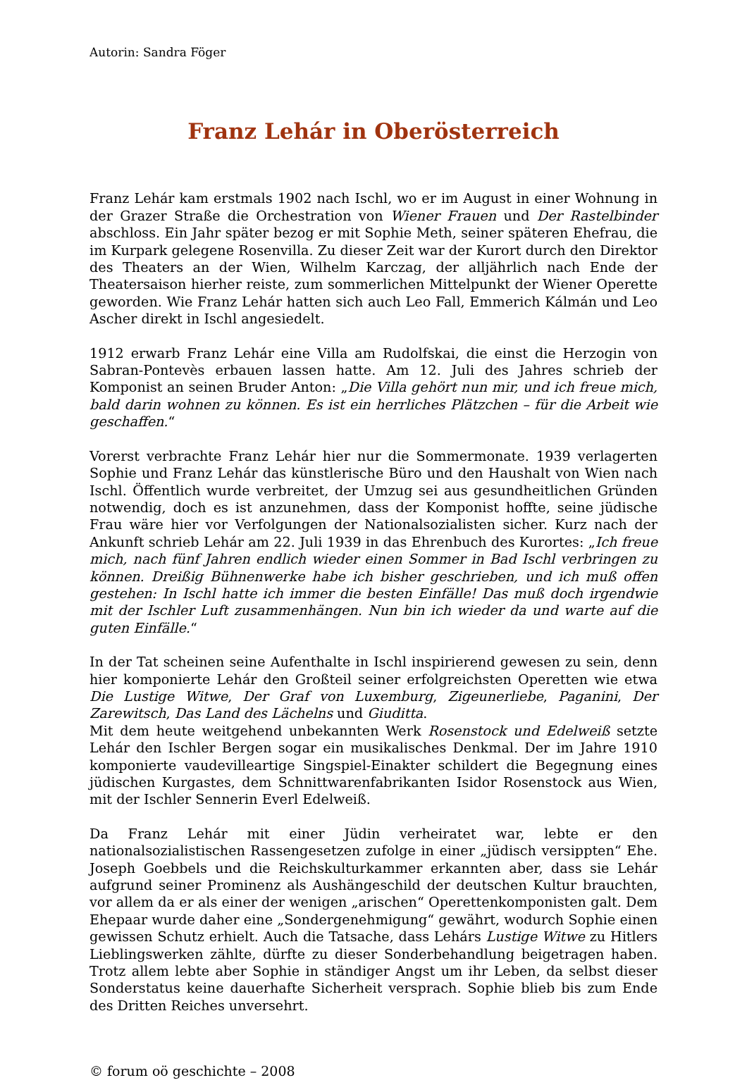Autorin: Sandra Föger
Franz Lehár in Oberösterreich
Franz Lehár kam erstmals 1902 nach Ischl, wo er im August in einer Wohnung in der Grazer Straße die Orchestration von Wiener Frauen und Der Rastelbinder abschloss. Ein Jahr später bezog er mit Sophie Meth, seiner späteren Ehefrau, die im Kurpark gelegene Rosenvilla. Zu dieser Zeit war der Kurort durch den Direktor des Theaters an der Wien, Wilhelm Karczag, der alljährlich nach Ende der Theatersaison hierher reiste, zum sommerlichen Mittelpunkt der Wiener Operette geworden. Wie Franz Lehár hatten sich auch Leo Fall, Emmerich Kálmán und Leo Ascher direkt in Ischl angesiedelt.
1912 erwarb Franz Lehár eine Villa am Rudolfskai, die einst die Herzogin von Sabran-Pontevès erbauen lassen hatte. Am 12. Juli des Jahres schrieb der Komponist an seinen Bruder Anton: „Die Villa gehört nun mir, und ich freue mich, bald darin wohnen zu können. Es ist ein herrliches Plätzchen – für die Arbeit wie geschaffen.“
Vorerst verbrachte Franz Lehár hier nur die Sommermonate. 1939 verlagerten Sophie und Franz Lehár das künstlerische Büro und den Haushalt von Wien nach Ischl. Öffentlich wurde verbreitet, der Umzug sei aus gesundheitlichen Gründen notwendig, doch es ist anzunehmen, dass der Komponist hoffte, seine jüdische Frau wäre hier vor Verfolgungen der Nationalsozialisten sicher. Kurz nach der Ankunft schrieb Lehár am 22. Juli 1939 in das Ehrenbuch des Kurortes: „Ich freue mich, nach fünf Jahren endlich wieder einen Sommer in Bad Ischl verbringen zu können. Dreißig Bühnenwerke habe ich bisher geschrieben, und ich muß offen gestehen: In Ischl hatte ich immer die besten Einfälle! Das muß doch irgendwie mit der Ischler Luft zusammenhängen. Nun bin ich wieder da und warte auf die guten Einfälle.“
In der Tat scheinen seine Aufenthalte in Ischl inspirierend gewesen zu sein, denn hier komponierte Lehár den Großteil seiner erfolgreichsten Operetten wie etwa Die Lustige Witwe, Der Graf von Luxemburg, Zigeunerliebe, Paganini, Der Zarewitsch, Das Land des Lächelns und Giuditta.
Mit dem heute weitgehend unbekannten Werk Rosenstock und Edelweiß setzte Lehár den Ischler Bergen sogar ein musikalisches Denkmal. Der im Jahre 1910 komponierte vaudevilleartige Singspiel-Einakter schildert die Begegnung eines jüdischen Kurgastes, dem Schnittwarenfabrikanten Isidor Rosenstock aus Wien, mit der Ischler Sennerin Everl Edelweiß.
Da Franz Lehár mit einer Jüdin verheiratet war, lebte er den nationalsozialistischen Rassengesetzen zufolge in einer „jüdisch versippten“ Ehe. Joseph Goebbels und die Reichskulturkammer erkannten aber, dass sie Lehár aufgrund seiner Prominenz als Aushängeschild der deutschen Kultur brauchten, vor allem da er als einer der wenigen „arischen“ Operettenkomponisten galt. Dem Ehepaar wurde daher eine „Sondergenehmigung“ gewährt, wodurch Sophie einen gewissen Schutz erhielt. Auch die Tatsache, dass Lehárs Lustige Witwe zu Hitlers Lieblingswerken zählte, dürfte zu dieser Sonderbehandlung beigetragen haben. Trotz allem lebte aber Sophie in ständiger Angst um ihr Leben, da selbst dieser Sonderstatus keine dauerhafte Sicherheit versprach. Sophie blieb bis zum Ende des Dritten Reiches unversehrt.
© forum oö geschichte – 2008